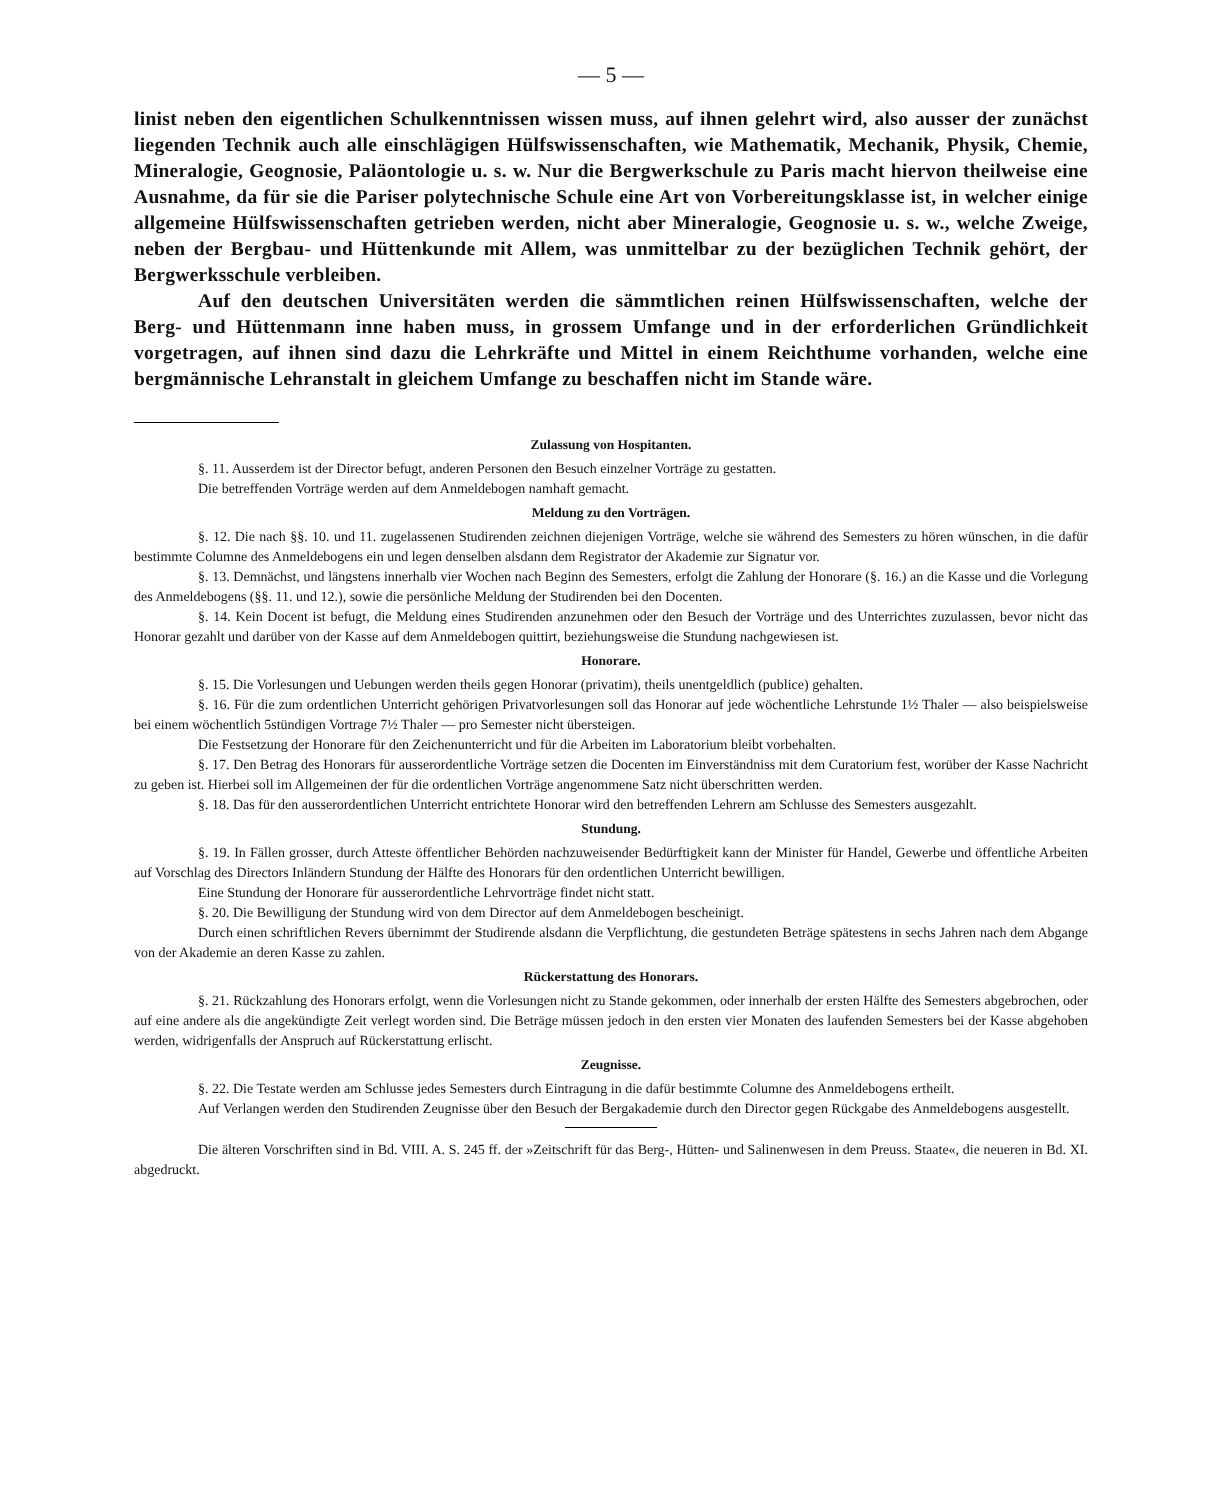— 5 —
linist neben den eigentlichen Schulkenntnissen wissen muss, auf ihnen gelehrt wird, also ausser der zunächst liegenden Technik auch alle einschlägigen Hülfswissenschaften, wie Mathematik, Mechanik, Physik, Chemie, Mineralogie, Geognosie, Paläontologie u. s. w. Nur die Bergwerkschule zu Paris macht hiervon theilweise eine Ausnahme, da für sie die Pariser polytechnische Schule eine Art von Vorbereitungsklasse ist, in welcher einige allgemeine Hülfswissenschaften getrieben werden, nicht aber Mineralogie, Geognosie u. s. w., welche Zweige, neben der Bergbau- und Hüttenkunde mit Allem, was unmittelbar zu der bezüglichen Technik gehört, der Bergwerksschule verbleiben.
Auf den deutschen Universitäten werden die sämmtlichen reinen Hülfswissenschaften, welche der Berg- und Hüttenmann inne haben muss, in grossem Umfange und in der erforderlichen Gründlichkeit vorgetragen, auf ihnen sind dazu die Lehrkräfte und Mittel in einem Reichthume vorhanden, welche eine bergmännische Lehranstalt in gleichem Umfange zu beschaffen nicht im Stande wäre.
Zulassung von Hospitanten.
§. 11. Ausserdem ist der Director befugt, anderen Personen den Besuch einzelner Vorträge zu gestatten.
Die betreffenden Vorträge werden auf dem Anmeldebogen namhaft gemacht.
Meldung zu den Vorträgen.
§. 12. Die nach §§. 10. und 11. zugelassenen Studirenden zeichnen diejenigen Vorträge, welche sie während des Semesters zu hören wünschen, in die dafür bestimmte Columne des Anmeldebogens ein und legen denselben alsdann dem Registrator der Akademie zur Signatur vor.
§. 13. Demnächst, und längstens innerhalb vier Wochen nach Beginn des Semesters, erfolgt die Zahlung der Honorare (§. 16.) an die Kasse und die Vorlegung des Anmeldebogens (§§. 11. und 12.), sowie die persönliche Meldung der Studirenden bei den Docenten.
§. 14. Kein Docent ist befugt, die Meldung eines Studirenden anzunehmen oder den Besuch der Vorträge und des Unterrichtes zuzulassen, bevor nicht das Honorar gezahlt und darüber von der Kasse auf dem Anmeldebogen quittirt, beziehungsweise die Stundung nachgewiesen ist.
Honorare.
§. 15. Die Vorlesungen und Uebungen werden theils gegen Honorar (privatim), theils unentgeldlich (publice) gehalten.
§. 16. Für die zum ordentlichen Unterricht gehörigen Privatvorlesungen soll das Honorar auf jede wöchentliche Lehrstunde 1½ Thaler — also beispielsweise bei einem wöchentlich 5stündigen Vortrage 7½ Thaler — pro Semester nicht übersteigen.
Die Festsetzung der Honorare für den Zeichenunterricht und für die Arbeiten im Laboratorium bleibt vorbehalten.
§. 17. Den Betrag des Honorars für ausserordentliche Vorträge setzen die Docenten im Einverständniss mit dem Curatorium fest, worüber der Kasse Nachricht zu geben ist. Hierbei soll im Allgemeinen der für die ordentlichen Vorträge angenommene Satz nicht überschritten werden.
§. 18. Das für den ausserordentlichen Unterricht entrichtete Honorar wird den betreffenden Lehrern am Schlusse des Semesters ausgezahlt.
Stundung.
§. 19. In Fällen grosser, durch Atteste öffentlicher Behörden nachzuweisender Bedürftigkeit kann der Minister für Handel, Gewerbe und öffentliche Arbeiten auf Vorschlag des Directors Inländern Stundung der Hälfte des Honorars für den ordentlichen Unterricht bewilligen.
Eine Stundung der Honorare für ausserordentliche Lehrvorträge findet nicht statt.
§. 20. Die Bewilligung der Stundung wird von dem Director auf dem Anmeldebogen bescheinigt.
Durch einen schriftlichen Revers übernimmt der Studirende alsdann die Verpflichtung, die gestundeten Beträge spätestens in sechs Jahren nach dem Abgange von der Akademie an deren Kasse zu zahlen.
Rückerstattung des Honorars.
§. 21. Rückzahlung des Honorars erfolgt, wenn die Vorlesungen nicht zu Stande gekommen, oder innerhalb der ersten Hälfte des Semesters abgebrochen, oder auf eine andere als die angekündigte Zeit verlegt worden sind. Die Beträge müssen jedoch in den ersten vier Monaten des laufenden Semesters bei der Kasse abgehoben werden, widrigenfalls der Anspruch auf Rückerstattung erlischt.
Zeugnisse.
§. 22. Die Testate werden am Schlusse jedes Semesters durch Eintragung in die dafür bestimmte Columne des Anmeldebogens ertheilt.
Auf Verlangen werden den Studirenden Zeugnisse über den Besuch der Bergakademie durch den Director gegen Rückgabe des Anmeldebogens ausgestellt.
Die älteren Vorschriften sind in Bd. VIII. A. S. 245 ff. der »Zeitschrift für das Berg-, Hütten- und Salinenwesen in dem Preuss. Staate«, die neueren in Bd. XI. abgedruckt.